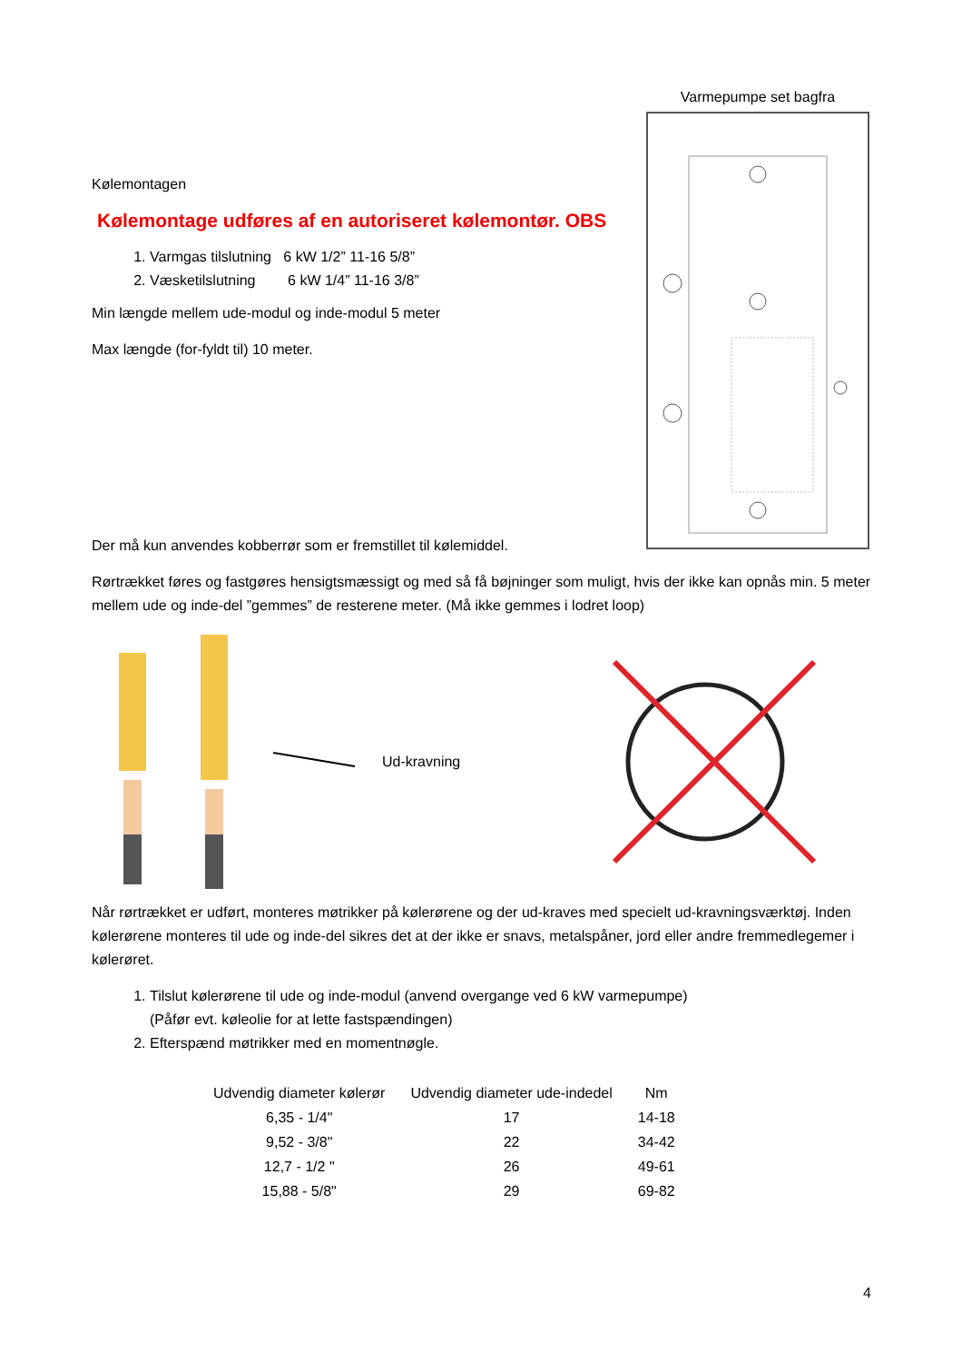Kølemontagen
Kølemontage udføres af en autoriseret kølemontør. OBS
1. Varmgas tilslutning 6 kW 1/2” 11-16 5/8”
2. Væsketilslutning 6 kW 1/4” 11-16 3/8”
Min længde mellem ude-modul og inde-modul 5 meter
Max længde (for-fyldt til) 10 meter.
Der må kun anvendes kobberrør som er fremstillet til kølemiddel.
Varmepumpe set bagfra
Rørtrækket føres og fastgøres hensigtsmæssigt og med så få bøjninger som muligt, hvis der ikke kan opnås min. 5 meter mellem ude og inde-del ”gemmes” de resterene meter. (Må ikke gemmes i lodret loop)
Ud-kravning
Når rørtrækket er udført, monteres møtrikker på kølerørene og der ud-kraves med specielt ud-kravningsværktøj. Inden kølerørene monteres til ude og inde-del sikres det at der ikke er snavs, metalspåner, jord eller andre fremmedlegemer i kølerøret.
1. Tilslut kølerørene til ude og inde-modul (anvend overgange ved 6 kW varmepumpe)
(Påfør evt. køleolie for at lette fastspændingen)
2. Efterspænd møtrikker med en momentnøgle.
| Udvendig diameter kølerør | Udvendig diameter ude-indedel | Nm |
| 6,35 - 1/4" | 17 | 14-18 |
| 9,52 - 3/8" | 22 | 34-42 |
| 12,7 - 1/2 " | 26 | 49-61 |
| 15,88 - 5/8" | 29 | 69-82 |
4